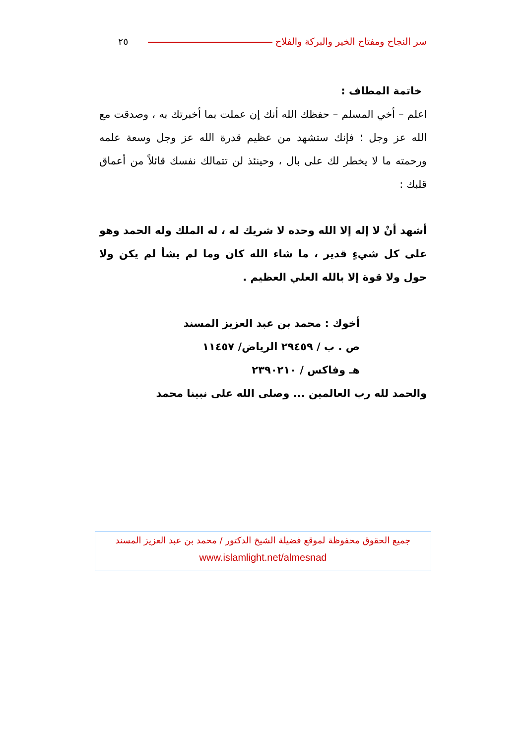سر النجاح ومفتاح الخير والبركة والفلاح ٢٥
خاتمة المطاف :
اعلم – أخي المسلم – حفظك الله أنك إن عملت بما أخبرتك به ، وصدقت مع الله عز وجل ؛ فإنك ستشهد من عظيم قدرة الله عز وجل وسعة علمه ورحمته ما لا يخطر لك على بال ، وحينئذ لن تتمالك نفسك قائلاً من أعماق قلبك :
أشهد أنْ لا إله إلا الله وحده لا شريك له ، له الملك وله الحمد وهو على كل شيءٍ قدير ، ما شاء الله كان وما لم يشأ لم يكن ولا حول ولا قوة إلا بالله العلي العظيم .
أخوك : محمد بن عبد العزيز المسند
ص . ب / ٢٩٤٥٩ الرياض/ ١١٤٥٧
هـ وفاكس / ٢٣٩٠٢١٠
والحمد لله رب العالمين ... وصلى الله على نبينا محمد
جميع الحقوق محفوظة لموقع فضيلة الشيخ الدكتور / محمد بن عبد العزيز المسند
www.islamlight.net/almesnad